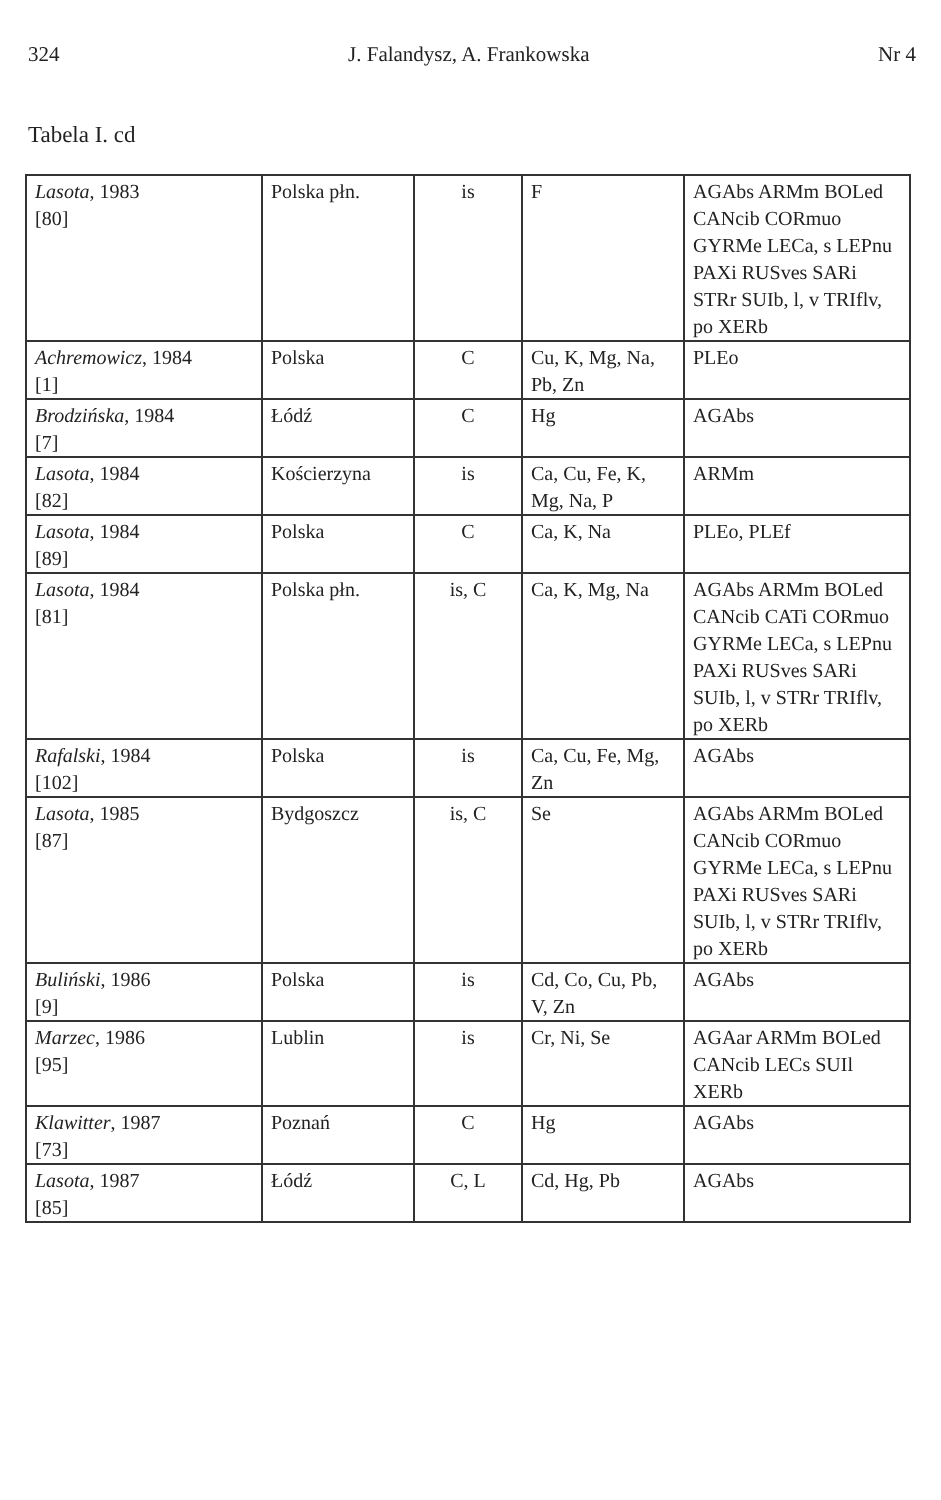324 J. Falandysz, A. Frankowska Nr 4
Tabela I. cd
| Lasota , 1983 [80] | Polska płn. | is | F | AGAbs ARMm BOLed CANcib CORmuo GYRMe LECa, s LEPnu PAXi RUSves SARi STRr SUIb, l, v TRIflv, po XERb |
| Achremowicz , 1984 [1] | Polska | C | Cu, K, Mg, Na, Pb, Zn | PLEo |
| Brodzińska , 1984 [7] | Łódź | C | Hg | AGAbs |
| Lasota , 1984 [82] | Kościerzyna | is | Ca, Cu, Fe, K, Mg, Na, P | ARMm |
| Lasota , 1984 [89] | Polska | C | Ca, K, Na | PLEo, PLEf |
| Lasota , 1984 [81] | Polska płn. | is, C | Ca, K, Mg, Na | AGAbs ARMm BOLed CANcib CATi CORmuo GYRMe LECa, s LEPnu PAXi RUSves SARi SUIb, l, v STRr TRIflv, po XERb |
| Rafalski , 1984 [102] | Polska | is | Ca, Cu, Fe, Mg, Zn | AGAbs |
| Lasota , 1985 [87] | Bydgoszcz | is, C | Se | AGAbs ARMm BOLed CANcib CORmuo GYRMe LECa, s LEPnu PAXi RUSves SARi SUIb, l, v STRr TRIflv, po XERb |
| Buliński , 1986 [9] | Polska | is | Cd, Co, Cu, Pb, V, Zn | AGAbs |
| Marzec , 1986 [95] | Lublin | is | Cr, Ni, Se | AGAar ARMm BOLed CANcib LECs SUIl XERb |
| Klawitter , 1987 [73] | Poznań | C | Hg | AGAbs |
| Lasota , 1987 [85] | Łódź | C, L | Cd, Hg, Pb | AGAbs |